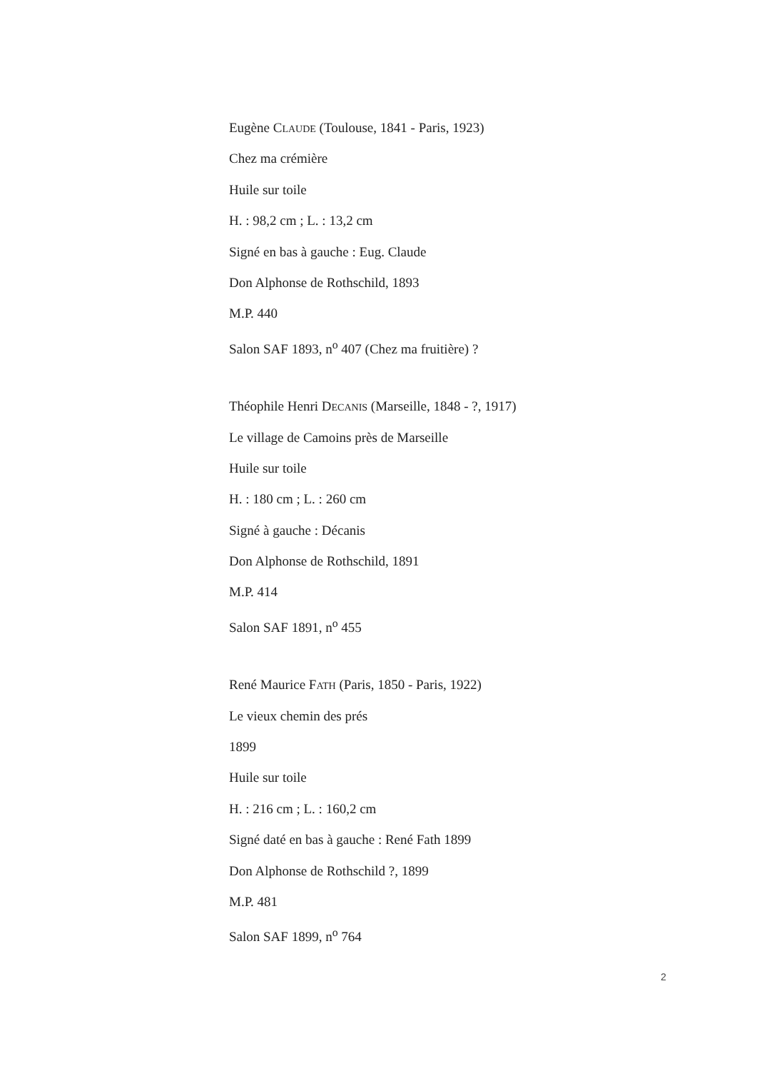Eugène CLAUDE (Toulouse, 1841 - Paris, 1923)
Chez ma crémière
Huile sur toile
H. : 98,2 cm ; L. : 13,2 cm
Signé en bas à gauche : Eug. Claude
Don Alphonse de Rothschild, 1893
M.P. 440
Salon SAF 1893, n<sup>o</sup> 407 (Chez ma fruitière) ?
Théophile Henri DECANIS (Marseille, 1848 - ?, 1917)
Le village de Camoins près de Marseille
Huile sur toile
H. : 180 cm ; L. : 260 cm
Signé à gauche : Décanis
Don Alphonse de Rothschild, 1891
M.P. 414
Salon SAF 1891, n<sup>o</sup> 455
René Maurice FATH (Paris, 1850 - Paris, 1922)
Le vieux chemin des prés
1899
Huile sur toile
H. : 216 cm ; L. : 160,2 cm
Signé daté en bas à gauche : René Fath 1899
Don Alphonse de Rothschild ?, 1899
M.P. 481
Salon SAF 1899, n<sup>o</sup> 764
2